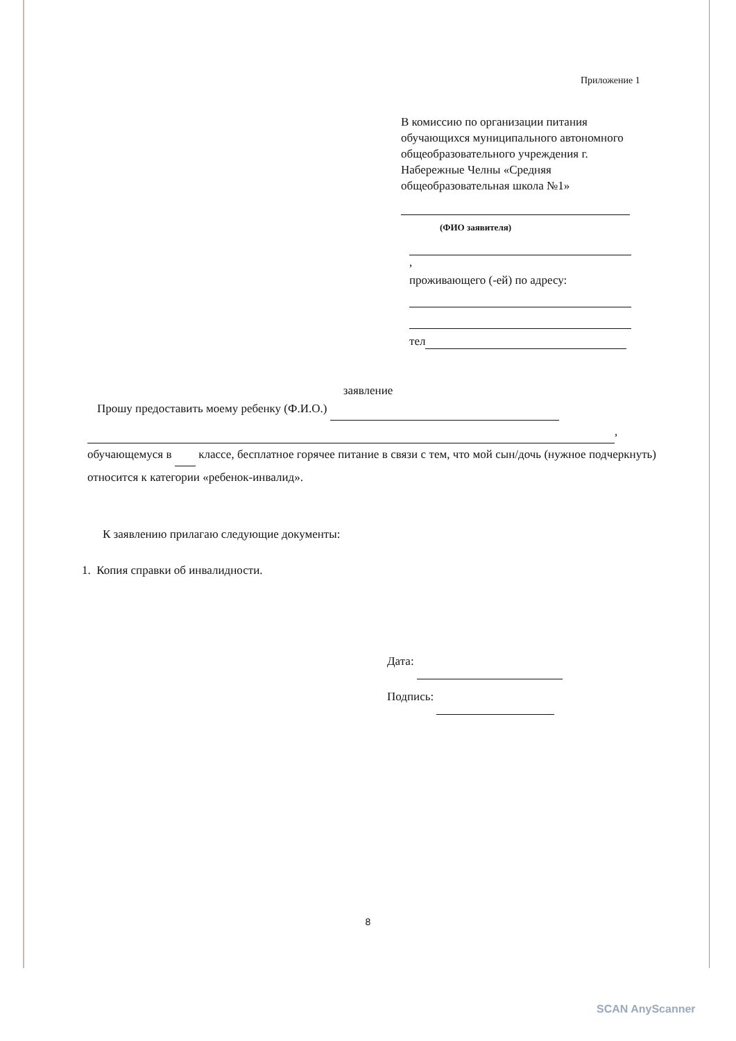Приложение 1
В комиссию по организации питания обучающихся муниципального автономного общеобразовательного учреждения г. Набережные Челны «Средняя общеобразовательная школа №1»
(ФИО заявителя)
,
проживающего (-ей) по адресу:
тел
заявление
Прошу предоставить моему ребенку (Ф.И.О.)
,
обучающемуся в классе, бесплатное горячее питание в связи с тем, что мой сын/дочь (нужное подчеркнуть) относится к категории «ребенок-инвалид».
К заявлению прилагаю следующие документы:
1. Копия справки об инвалидности.
Дата:
Подпись:
8
SCAN AnyScanner